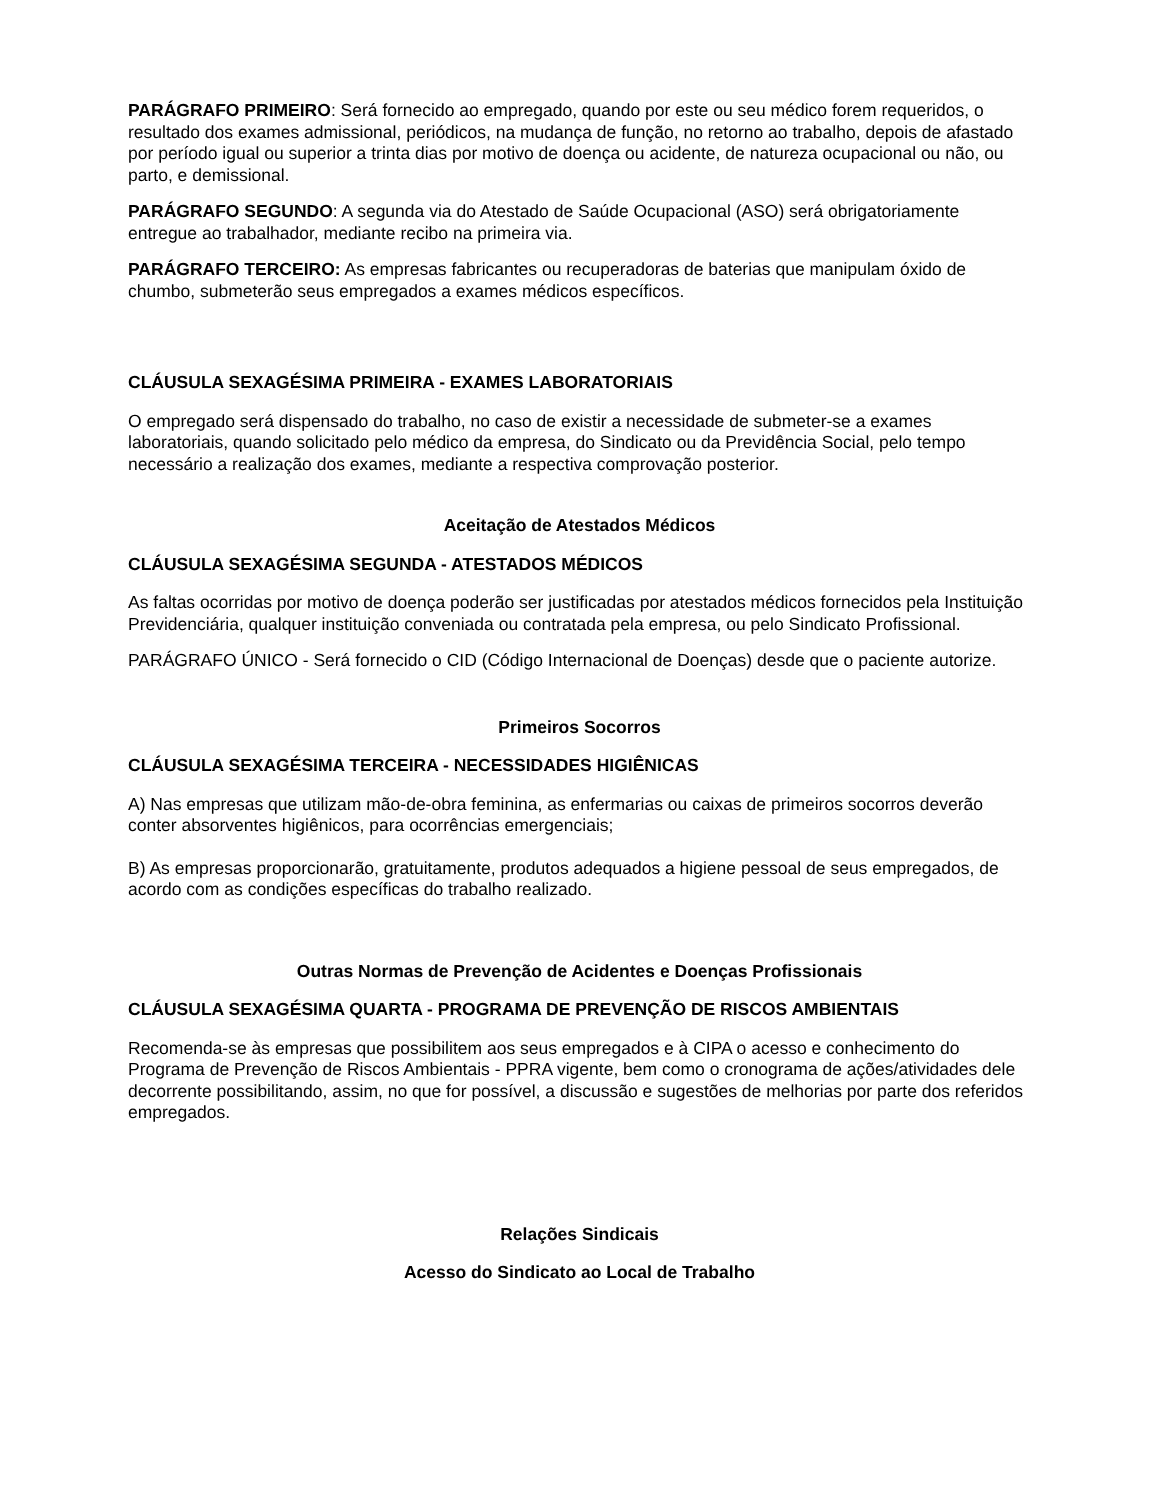PARÁGRAFO PRIMEIRO: Será fornecido ao empregado, quando por este ou seu médico forem requeridos, o resultado dos exames admissional, periódicos, na mudança de função, no retorno ao trabalho, depois de afastado por período igual ou superior a trinta dias por motivo de doença ou acidente, de natureza ocupacional ou não, ou parto, e demissional.
PARÁGRAFO SEGUNDO: A segunda via do Atestado de Saúde Ocupacional (ASO) será obrigatoriamente entregue ao trabalhador, mediante recibo na primeira via.
PARÁGRAFO TERCEIRO: As empresas fabricantes ou recuperadoras de baterias que manipulam óxido de chumbo, submeterão seus empregados a exames médicos específicos.
CLÁUSULA SEXAGÉSIMA PRIMEIRA - EXAMES LABORATORIAIS
O empregado será dispensado do trabalho, no caso de existir a necessidade de submeter-se a exames laboratoriais, quando solicitado pelo médico da empresa, do Sindicato ou da Previdência Social, pelo tempo necessário a realização dos exames, mediante a respectiva comprovação posterior.
Aceitação de Atestados Médicos
CLÁUSULA SEXAGÉSIMA SEGUNDA - ATESTADOS MÉDICOS
As faltas ocorridas por motivo de doença poderão ser justificadas por atestados médicos fornecidos pela Instituição Previdenciária, qualquer instituição conveniada ou contratada pela empresa, ou pelo Sindicato Profissional.
PARÁGRAFO ÚNICO - Será fornecido o CID (Código Internacional de Doenças) desde que o paciente autorize.
Primeiros Socorros
CLÁUSULA SEXAGÉSIMA TERCEIRA - NECESSIDADES HIGIÊNICAS
A) Nas empresas que utilizam mão-de-obra feminina, as enfermarias ou caixas de primeiros socorros deverão conter absorventes higiênicos, para ocorrências emergenciais;
B) As empresas proporcionarão, gratuitamente, produtos adequados a higiene pessoal de seus empregados, de acordo com as condições específicas do trabalho realizado.
Outras Normas de Prevenção de Acidentes e Doenças Profissionais
CLÁUSULA SEXAGÉSIMA QUARTA - PROGRAMA DE PREVENÇÃO DE RISCOS AMBIENTAIS
Recomenda-se às empresas que possibilitem aos seus empregados e à CIPA o acesso e conhecimento do Programa de Prevenção de Riscos Ambientais - PPRA vigente, bem como o cronograma de ações/atividades dele decorrente possibilitando, assim, no que for possível, a discussão e sugestões de melhorias por parte dos referidos empregados.
Relações Sindicais
Acesso do Sindicato ao Local de Trabalho